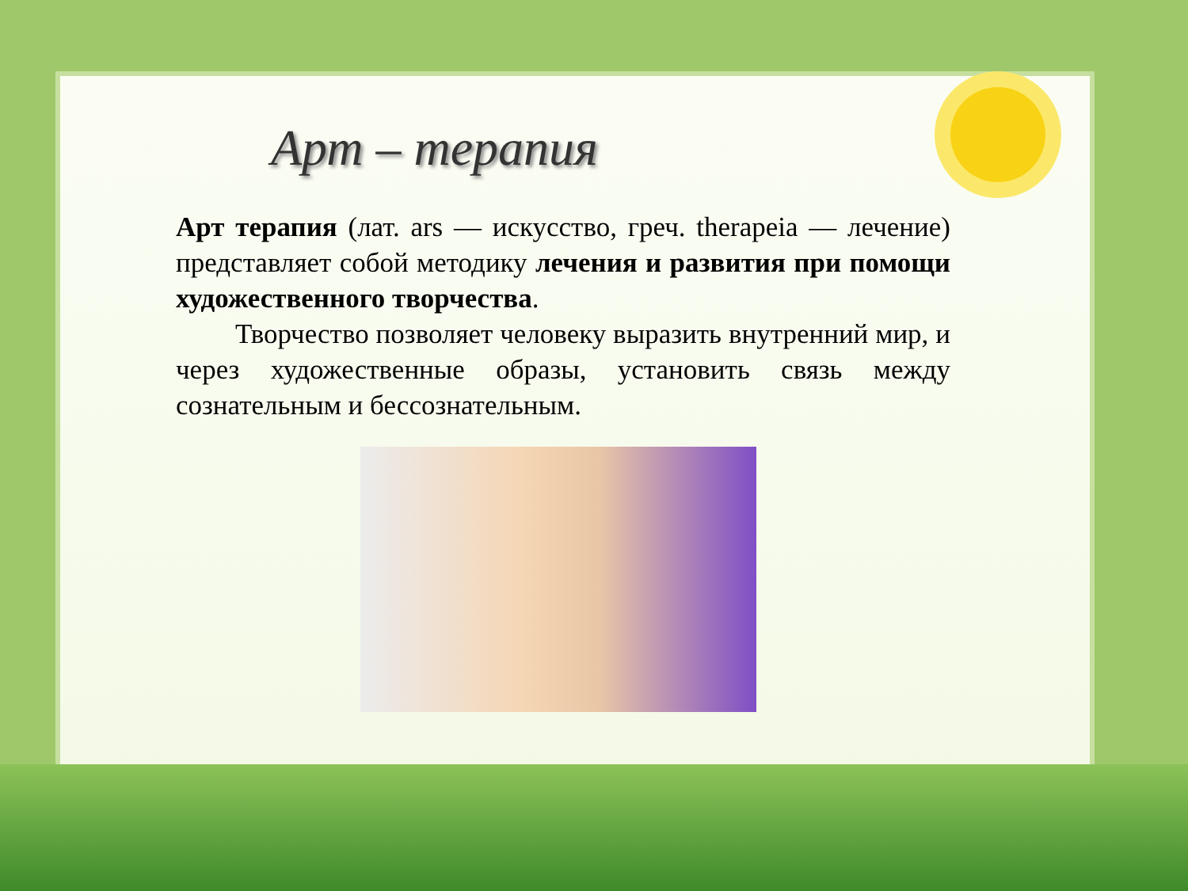Арт – терапия
Арт терапия (лат. ars — искусство, греч. therapeia — лечение) представляет собой методику лечения и развития при помощи художественного творчества.
Творчество позволяет человеку выразить внутренний мир, и через художественные образы, установить связь между сознательным и бессознательным.